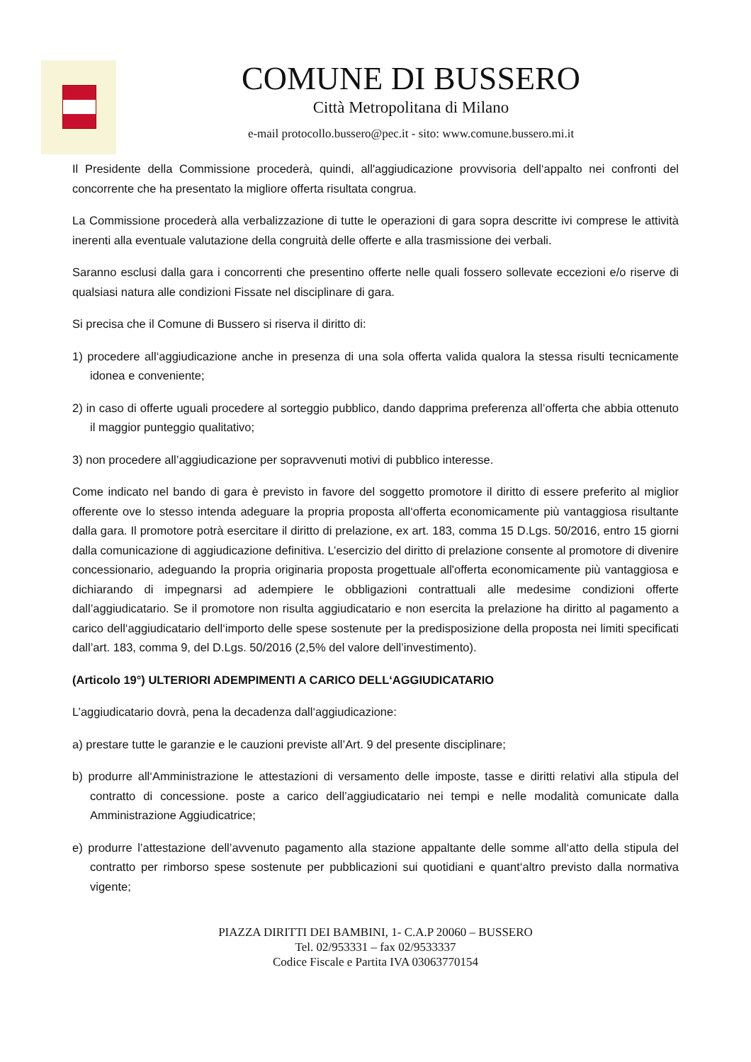COMUNE DI BUSSERO
Città Metropolitana di Milano
e-mail protocollo.bussero@pec.it - sito: www.comune.bussero.mi.it
Il Presidente della Commissione procederà, quindi, all'aggiudicazione provvisoria dell‘appalto nei confronti del concorrente che ha presentato la migliore offerta risultata congrua.
La Commissione procederà alla verbalizzazione di tutte le operazioni di gara sopra descritte ivi comprese le attività inerenti alla eventuale valutazione della congruità delle offerte e alla trasmissione dei verbali.
Saranno esclusi dalla gara i concorrenti che presentino offerte nelle quali fossero sollevate eccezioni e/o riserve di qualsiasi natura alle condizioni Fissate nel disciplinare di gara.
Si precisa che il Comune di Bussero si riserva il diritto di:
1) procedere all‘aggiudicazione anche in presenza di una sola offerta valida qualora la stessa risulti tecnicamente idonea e conveniente;
2) in caso di offerte uguali procedere al sorteggio pubblico, dando dapprima preferenza all’offerta che abbia ottenuto il maggior punteggio qualitativo;
3) non procedere all’aggiudicazione per sopravvenuti motivi di pubblico interesse.
Come indicato nel bando di gara è previsto in favore del soggetto promotore il diritto di essere preferito al miglior offerente ove lo stesso intenda adeguare la propria proposta all‘offerta economicamente più vantaggiosa risultante dalla gara. Il promotore potrà esercitare il diritto di prelazione, ex art. 183, comma 15 D.Lgs. 50/2016, entro 15 giorni dalla comunicazione di aggiudicazione definitiva. L’esercizio del diritto di prelazione consente al promotore di divenire concessionario, adeguando la propria originaria proposta progettuale all'offerta economicamente più vantaggiosa e dichiarando di impegnarsi ad adempiere le obbligazioni contrattuali alle medesime condizioni offerte dall’aggiudicatario. Se il promotore non risulta aggiudicatario e non esercita la prelazione ha diritto al pagamento a carico dell‘aggiudicatario dell‘importo delle spese sostenute per la predisposizione della proposta nei limiti specificati dall’art. 183, comma 9, del D.Lgs. 50/2016 (2,5% del valore dell’investimento).
(Articolo 19°) ULTERIORI ADEMPIMENTI A CARICO DELL‘AGGIUDICATARIO
L’aggiudicatario dovrà, pena la decadenza dall‘aggiudicazione:
a) prestare tutte le garanzie e le cauzioni previste all’Art. 9 del presente disciplinare;
b) produrre all‘Amministrazione le attestazioni di versamento delle imposte, tasse e diritti relativi alla stipula del contratto di concessione. poste a carico dell’aggiudicatario nei tempi e nelle modalità comunicate dalla Amministrazione Aggiudicatrice;
e) produrre l’attestazione dell’avvenuto pagamento alla stazione appaltante delle somme all‘atto della stipula del contratto per rimborso spese sostenute per pubblicazioni sui quotidiani e quant‘altro previsto dalla normativa vigente;
PIAZZA DIRITTI DEI BAMBINI, 1- C.A.P 20060 – BUSSERO
Tel. 02/953331 – fax 02/9533337
Codice Fiscale e Partita IVA 03063770154